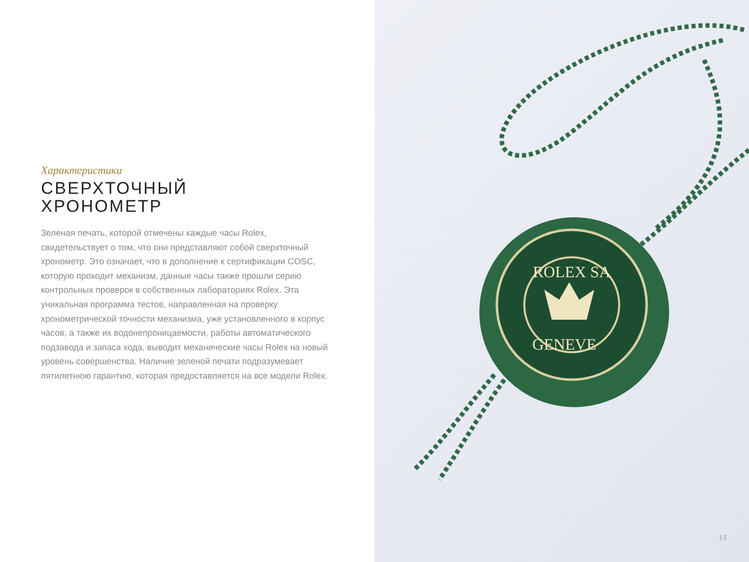Характеристики
СВЕРХТОЧНЫЙ
ХРОНОМЕТР
Зеленая печать, которой отмечены каждые часы Rolex, свидетельствует о том, что они представляют собой сверхточный хронометр. Это означает, что в дополнение к сертификации COSC, которую проходит механизм, данные часы также прошли серию контрольных проверок в собственных лабораториях Rolex. Эта уникальная программа тестов, направленная на проверку хронометрической точности механизма, уже установленного в корпус часов, а также их водонепроницаемости, работы автоматического подзавода и запаса хода, выводит механические часы Rolex на новый уровень совершенства. Наличие зеленой печати подразумевает пятилетнюю гарантию, которая предоставляется на все модели Rolex.
ROLEX SA
GENEVE
13